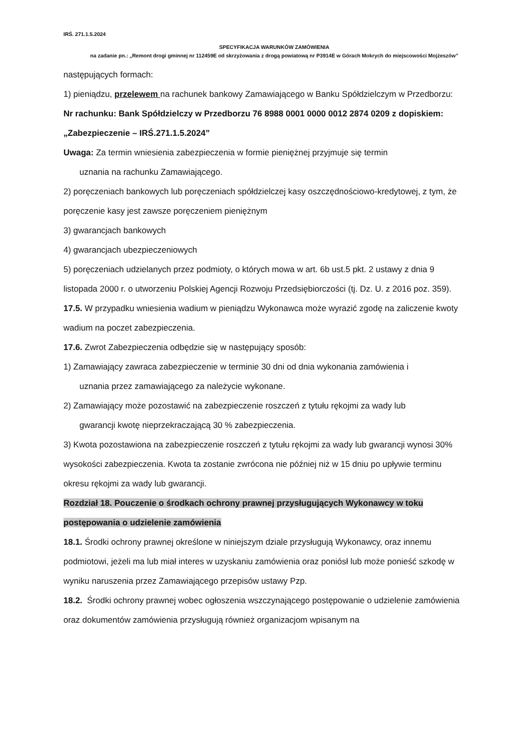IRŚ. 271.1.5.2024
SPECYFIKACJA WARUNKÓW ZAMÓWIENIA
na zadanie pn.: „Remont drogi gminnej nr 112459E od skrzyżowania z drogą powiatową nr P3914E w Górach Mokrych do miejscowości Mojżeszów”
następujących formach:
1) pieniądzu, przelewem na rachunek bankowy Zamawiającego w Banku Spółdzielczym w Przedborzu:
Nr rachunku: Bank Spółdzielczy w Przedborzu 76 8988 0001 0000 0012 2874 0209 z dopiskiem: „Zabezpieczenie – IRŚ.271.1.5.2024”
Uwaga: Za termin wniesienia zabezpieczenia w formie pieniężnej przyjmuje się termin
uznania na rachunku Zamawiającego.
2) poręczeniach bankowych lub poręczeniach spółdzielczej kasy oszczędnościowo-kredytowej, z tym, że poręczenie kasy jest zawsze poręczeniem pieniężnym
3) gwarancjach bankowych
4) gwarancjach ubezpieczeniowych
5) poręczeniach udzielanych przez podmioty, o których mowa w art. 6b ust.5 pkt. 2 ustawy z dnia 9 listopada 2000 r. o utworzeniu Polskiej Agencji Rozwoju Przedsiębiorczości (tj. Dz. U. z 2016 poz. 359).
17.5. W przypadku wniesienia wadium w pieniądzu Wykonawca może wyrazić zgodę na zaliczenie kwoty wadium na poczet zabezpieczenia.
17.6. Zwrot Zabezpieczenia odbędzie się w następujący sposób:
1) Zamawiający zawraca zabezpieczenie w terminie 30 dni od dnia wykonania zamówienia i
uznania przez zamawiającego za należycie wykonane.
2) Zamawiający może pozostawić na zabezpieczenie roszczeń z tytułu rękojmi za wady lub
gwarancji kwotę nieprzekraczającą 30 % zabezpieczenia.
3) Kwota pozostawiona na zabezpieczenie roszczeń z tytułu rękojmi za wady lub gwarancji wynosi 30% wysokości zabezpieczenia. Kwota ta zostanie zwrócona nie później niż w 15 dniu po upływie terminu okresu rękojmi za wady lub gwarancji.
Rozdział 18. Pouczenie o środkach ochrony prawnej przysługujących Wykonawcy w toku postępowania o udzielenie zamówienia
18.1. Środki ochrony prawnej określone w niniejszym dziale przysługują Wykonawcy, oraz innemu podmiotowi, jeżeli ma lub miał interes w uzyskaniu zamówienia oraz poniósł lub może ponieść szkodę w wyniku naruszenia przez Zamawiającego przepisów ustawy Pzp.
18.2. Środki ochrony prawnej wobec ogłoszenia wszczynającego postępowanie o udzielenie zamówienia oraz dokumentów zamówienia przysługują również organizacjom wpisanym na